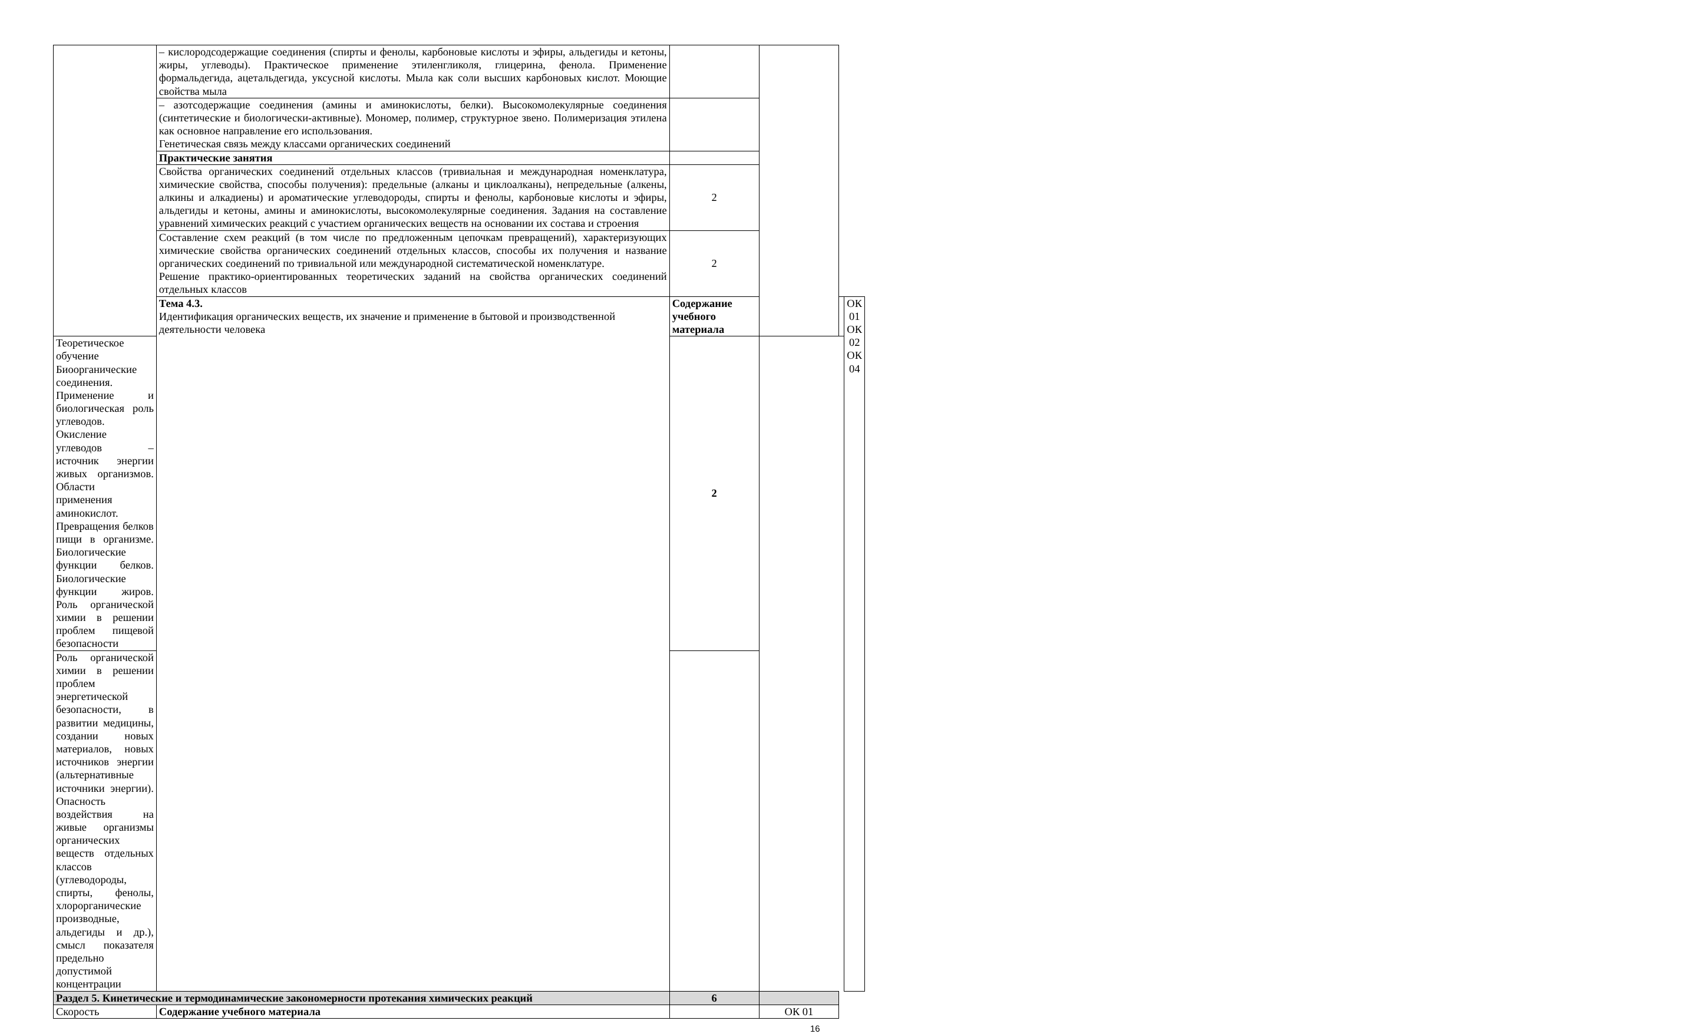| | – кислородсодержащие соединения (спирты и фенолы, карбоновые кислоты и эфиры, альдегиды и кетоны, жиры, углеводы). Практическое применение этиленгликоля, глицерина, фенола. Применение формальдегида, ацетальдегида, уксусной кислоты. Мыла как соли высших карбоновых кислот. Моющие свойства мыла | | | | |
| | – азотсодержащие соединения (амины и аминокислоты, белки). Высокомолекулярные соединения (синтетические и биологически-активные). Мономер, полимер, структурное звено. Полимеризация этилена как основное направление его использования. Генетическая связь между классами органических соединений | | | | |
| | Практические занятия | | | | |
| | Свойства органических соединений отдельных классов (тривиальная и международная номенклатура, химические свойства, способы получения): предельные (алканы и циклоалканы), непредельные (алкены, алкины и алкадиены) и ароматические углеводороды, спирты и фенолы, карбоновые кислоты и эфиры, альдегиды и кетоны, амины и аминокислоты, высокомолекулярные соединения. Задания на составление уравнений химических реакций с участием органических веществ на основании их состава и строения | 2 | | | |
| | Составление схем реакций (в том числе по предложенным цепочкам превращений), характеризующих химические свойства органических соединений отдельных классов, способы их получения и название органических соединений по тривиальной или международной систематической номенклатуре. Решение практико-ориентированных теоретических заданий на свойства органических соединений отдельных классов | 2 | | | |
| | Тема 4.3. Идентификация органических веществ, их значение и применение в бытовой и производственной деятельности человека | Содержание учебного материала | | | ОК 01 ОК 02 ОК 04 |
| Теоретическое обучение Биоорганические соединения. Применение и биологическая роль углеводов. Окисление углеводов – источник энергии живых организмов. Области применения аминокислот. Превращения белков пищи в организме. Биологические функции белков. Биологические функции жиров. Роль органической химии в решении проблем пищевой безопасности | | 2 | | | |
| Роль органической химии в решении проблем энергетической безопасности, в развитии медицины, создании новых материалов, новых источников энергии (альтернативные источники энергии). Опасность воздействия на живые организмы органических веществ отдельных классов (углеводороды, спирты, фенолы, хлорорганические производные, альдегиды и др.), смысл показателя предельно допустимой концентрации | | | | | |
| Раздел 5. Кинетические и термодинамические закономерности протекания химических реакций | | 6 | | | |
| Скорость | Содержание учебного материала | | ОК 01 | | |
16